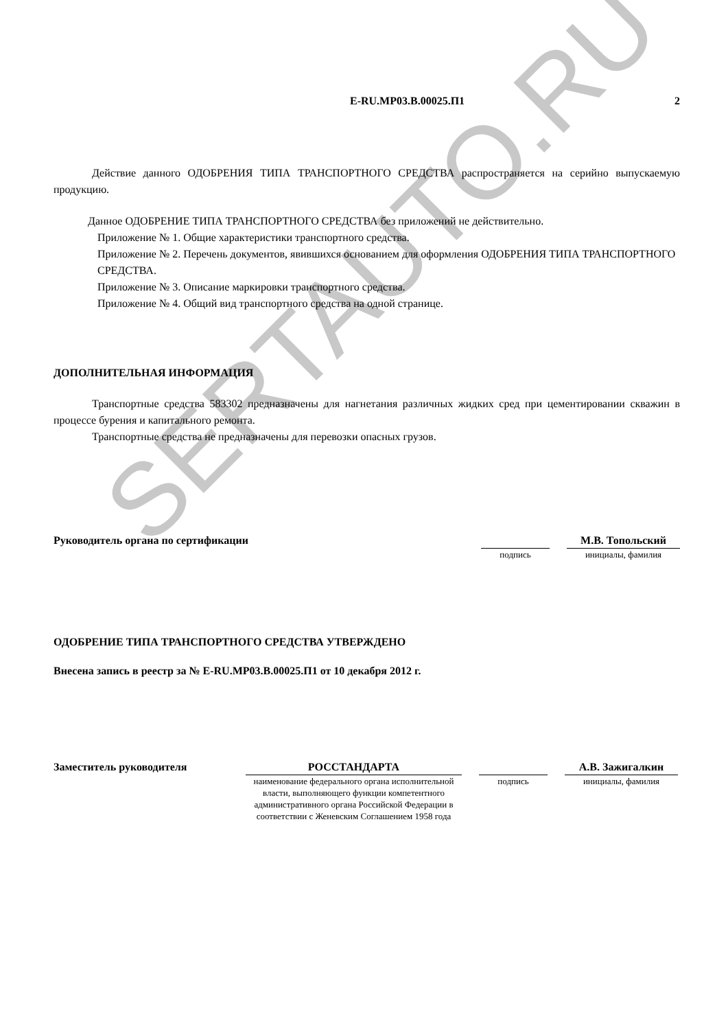SERTAUTO.RU
E-RU.MP03.B.00025.П1 2
Действие данного ОДОБРЕНИЯ ТИПА ТРАНСПОРТНОГО СРЕДСТВА распространяется на серийно выпускаемую продукцию.
Данное ОДОБРЕНИЕ ТИПА ТРАНСПОРТНОГО СРЕДСТВА без приложений не действительно.
Приложение № 1. Общие характеристики транспортного средства.
Приложение № 2. Перечень документов, явившихся основанием для оформления ОДОБРЕНИЯ ТИПА ТРАНСПОРТНОГО СРЕДСТВА.
Приложение № 3. Описание маркировки транспортного средства.
Приложение № 4. Общий вид транспортного средства на одной странице.
ДОПОЛНИТЕЛЬНАЯ ИНФОРМАЦИЯ
Транспортные средства 583302 предназначены для нагнетания различных жидких сред при цементировании скважин в процессе бурения и капитального ремонта.
Транспортные средства не предназначены для перевозки опасных грузов.
Руководитель органа по сертификации
подпись
М.В. Топольский
инициалы, фамилия
ОДОБРЕНИЕ ТИПА ТРАНСПОРТНОГО СРЕДСТВА УТВЕРЖДЕНО
Внесена запись в реестр за № E-RU.MP03.B.00025.П1 от 10 декабря 2012 г.
Заместитель руководителя
РОССТАНДАРТА
наименование федерального органа исполнительной власти, выполняющего функции компетентного административного органа Российской Федерации в соответствии с Женевским Соглашением 1958 года
подпись
А.В. Зажигалкин
инициалы, фамилия